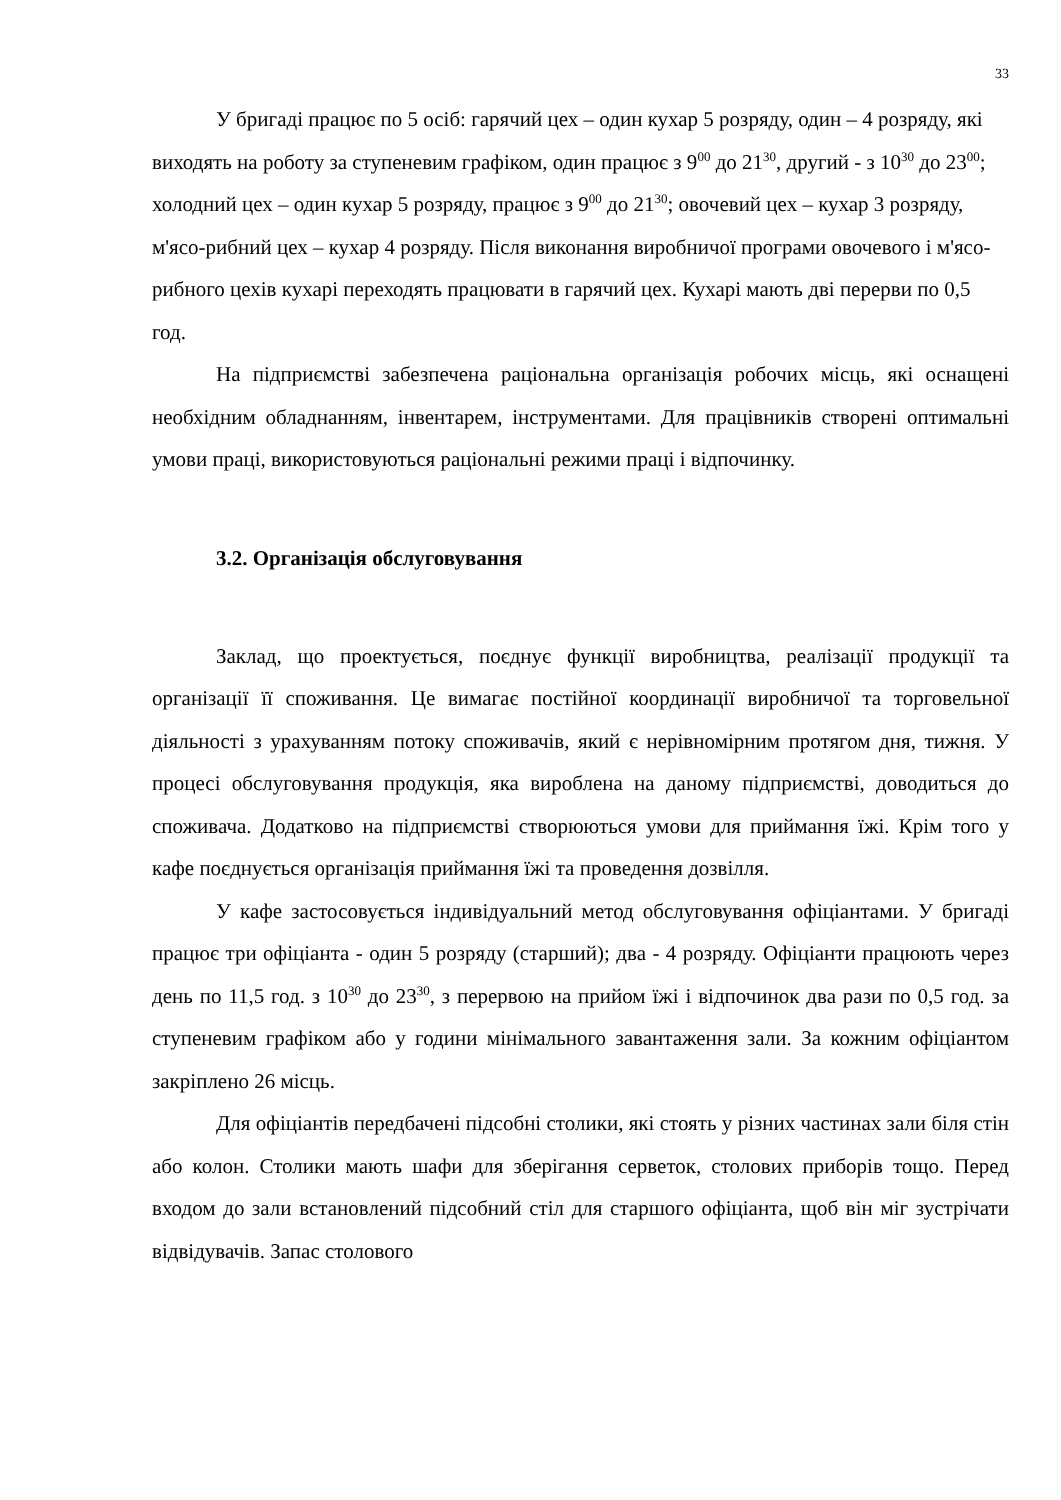33
У бригаді працює по 5 осіб: гарячий цех – один кухар 5 розряду, один – 4 розряду, які виходять на роботу за ступеневим графіком, один працює з 9<sup>00</sup> до 21<sup>30</sup>, другий - з 10<sup>30</sup> до 23<sup>00</sup>; холодний цех – один кухар 5 розряду, працює з 9<sup>00</sup> до 21<sup>30</sup>; овочевий цех – кухар 3 розряду, м'ясо-рибний цех – кухар 4 розряду. Після виконання виробничої програми овочевого і м'ясо-рибного цехів кухарі переходять працювати в гарячий цех. Кухарі мають дві перерви по 0,5 год.
На підприємстві забезпечена раціональна організація робочих місць, які оснащені необхідним обладнанням, інвентарем, інструментами. Для працівників створені оптимальні умови праці, використовуються раціональні режими праці і відпочинку.
3.2. Організація обслуговування
Заклад, що проектується, поєднує функції виробництва, реалізації продукції та організації її споживання. Це вимагає постійної координації виробничої та торговельної діяльності з урахуванням потоку споживачів, який є нерівномірним протягом дня, тижня. У процесі обслуговування продукція, яка вироблена на даному підприємстві, доводиться до споживача. Додатково на підприємстві створюються умови для приймання їжі. Крім того у кафе поєднується організація приймання їжі та проведення дозвілля.
У кафе застосовується індивідуальний метод обслуговування офіціантами. У бригаді працює три офіціанта - один 5 розряду (старший); два - 4 розряду. Офіціанти працюють через день по 11,5 год. з 10<sup>30</sup> до 23<sup>30</sup>, з перервою на прийом їжі і відпочинок два рази по 0,5 год. за ступеневим графіком або у години мінімального завантаження зали. За кожним офіціантом закріплено 26 місць.
Для офіціантів передбачені підсобні столики, які стоять у різних частинах зали біля стін або колон. Столики мають шафи для зберігання серветок, столових приборів тощо. Перед входом до зали встановлений підсобний стіл для старшого офіціанта, щоб він міг зустрічати відвідувачів. Запас столового